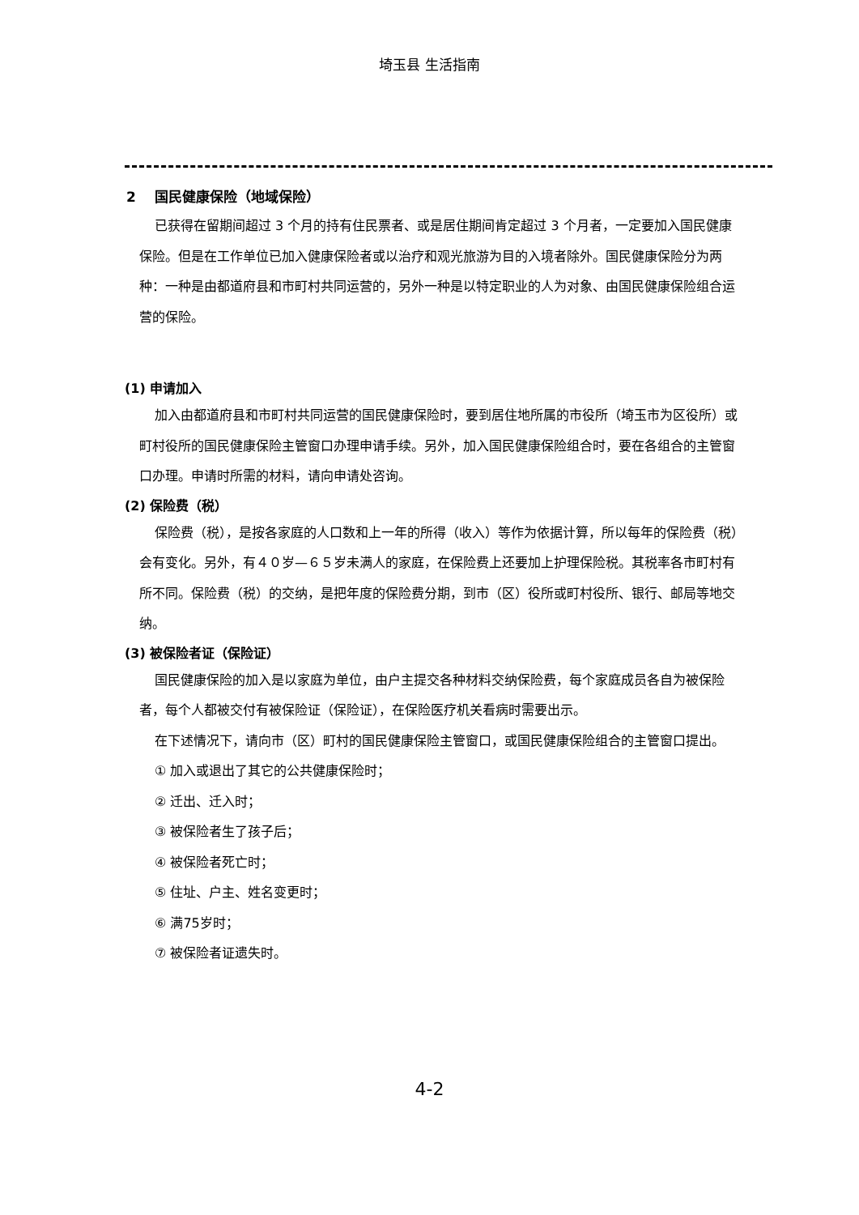埼玉县 生活指南
2　 国民健康保险（地域保险）
已获得在留期间超过 3 个月的持有住民票者、或是居住期间肯定超过 3 个月者，一定要加入国民健康保险。但是在工作单位已加入健康保险者或以治疗和观光旅游为目的入境者除外。国民健康保险分为两种：一种是由都道府县和市町村共同运营的，另外一种是以特定职业的人为对象、由国民健康保险组合运营的保险。
(1) 申请加入
加入由都道府县和市町村共同运营的国民健康保险时，要到居住地所属的市役所（埼玉市为区役所）或町村役所的国民健康保险主管窗口办理申请手续。另外，加入国民健康保险组合时，要在各组合的主管窗口办理。申请时所需的材料，请向申请处咨询。
(2) 保险费（税）
保险费（税），是按各家庭的人口数和上一年的所得（收入）等作为依据计算，所以每年的保险费（税）会有变化。另外，有４０岁—６５岁未满人的家庭，在保险费上还要加上护理保险税。其税率各市町村有所不同。保险费（税）的交纳，是把年度的保险费分期，到市（区）役所或町村役所、银行、邮局等地交纳。
(3) 被保险者证（保险证）
国民健康保险的加入是以家庭为单位，由户主提交各种材料交纳保险费，每个家庭成员各自为被保险者，每个人都被交付有被保险证（保险证），在保险医疗机关看病时需要出示。
在下述情况下，请向市（区）町村的国民健康保险主管窗口，或国民健康保险组合的主管窗口提出。
① 加入或退出了其它的公共健康保险时；
② 迁出、迁入时；
③ 被保险者生了孩子后；
④ 被保险者死亡时；
⑤ 住址、户主、姓名变更时；
⑥ 满75岁时；
⑦ 被保险者证遗失时。
4-2